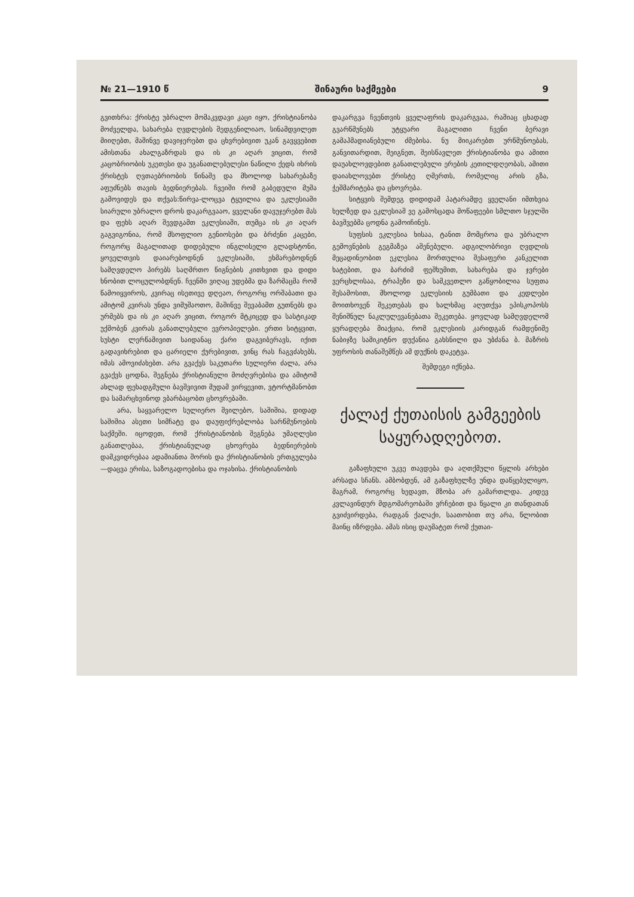№ 21—1910 წ შინაური საქმეები 9
გვითხრა: ქრისტე უბრალო მომაკვდავი კაცი იყო, ქრისტიანობა მოძველდა, სახარება ღვდლების შედგენილიაო, სინამდვილეთ მიიღებთ, მაშინვე დავიჯერებთ და ცხვრებივით უკან გავყვებით ამისთანა ახალგაზრდას და ის კი აღარ ვიცით, რომ კაცობრიობის უკეთესი და უგანათლებულესი ნაწილი ქედს იხრის ქრისტეს ღვთაებრიობის წინაშე და მხოლოდ სახარებაზე აფუძნებს თავის ბედნიერებას. ჩვეიში რომ გაბედული მუშა გამოვიდეს და თქვას:წირვა-ლოცვა ტყუილია და ეკლესიაში სიარული უბრალო დროს დაკარგვააო, ყველანი დავუჯერებთ მას და ფეხს აღარ შევდგამთ ეკლესიაში, თუმცა ის კი აღარ გაგვიგონია, რომ მსოფლიო გენიოსები და ბრძენი კაცები, როგორც მაგალითად დიდებული ინგლისელი გლადსტონი, ყოველთვის დაიარებოდნენ ეკლესიაში, ეხმარებოდნენ სამღვდელო პირებს საღმრთო წიგნების კითხვით და დიდი ხნობით ლოცულობდნენ. ჩვენში ვიღაც უდებმა და ზარმაცმა რომ წამოიყვიროს, კვირაც ისეთივე დღეაო, როგორც ორშაბათი და ამიტომ კვირას უნდა ვიმუშაოთო, მაშინვე შევაბამთ გუთნებს და ურმებს და ის კი აღარ ვიცით, როგორ მტკიცედ და სასტიკად უქმობენ კვირას განათლებული ევროპიელები. ერთი სიტყვით, სუსტი ლერწამივით საიდანაც ქარი დაგვიბერავს, იქით გადავიხრებით და ცარიელი ქურებივით, ვინც რას ჩაგვძახებს, იმას ამოვიძახებთ. არა გვაქვს საკუთარი სულიერი ძალა, არა გვაქვს ცოდნა, შეგნება ქრისტიანული მოძღვრებისა და ამიტომ ახლად ფეხადგმული ბავშვივით მუდამ ვირყევით, ვტორტმანობთ და სამარცხვინოდ ვბარბაცობთ ცხოვრებაში.
არა, საყვარელო სულიერო შვილებო, საშიშია, დიდად საშიშია ასეთი სიმჩატე და დაუფიქრებლობა სარწმუნოების საქმეში. იცოდეთ, რომ ქრისტიანობის შეგნება უმაღლესი განათლებაა, ქრისტიანულად ცხოვრება ბედნიერების დამკვიდრებაა ადამიანთა შორის და ქრისტიანობის ერთგულება—დაცვა ერისა, საზოგადოებისა და ოჯახისა. ქრისტიანობის
დაკარგვა ჩვენთვის ყველაფრის დაკარგვაა, რაშიაც ცხადად გვარწმუნებს უტყუარი მაგალითი ჩვენი ბერავი გამაჰმადიანებული ძმებისა. ნუ მიიკარებთ ურწმუნოებას, განვითარდით, შეიგნეთ, შეისწავლეთ ქრისტიანობა და ამითი დაუახლოვდებით განათლებული ერების კეთილდღეობას, ამითი დაიახლოვებთ ქრისტე ღმერთს, რომელიც არის გზა, ჭეშმარიტება და ცხოვრება.
სიტყვის შემდეგ დიდიდამ პატარამდე ყველანი იმთხვია ხელზედ და ეკლესიაშ ვე გამოსცადა მოწაფეები სმლთო სჯულში ბავშვებმა ცოდნა გამოიჩინეს.
სუფსის ეკლესია ხისაა, ტანით მომცროა და უბრალო გემოვნების გეგმაზეა აშენებული. ადგილობრივი ღვდლის მეცადინეობით ეკლესია მორთულია შესაფერი კანკელით ხატებით, და ბარძიმ ფეშხუმით, სახარება და ჯვრები ვერცხლისაა, ტრაპეზი და სამკვეთლო გაწყობილია სუფთა შესამოსით, მხოლოდ ეკლესიის გუმბათი და კედლები მოითხოვენ შეკეთებას და ხალხმაც აღუთქვა ეპისკოპოსს შენიშნულ ნაკლულევანებათა შეკეთება. ყოვლად სამღვდელომ ყურადღება მიაქცია, რომ ეკლესიის კარიდგან რამდენიმე ნაბიჯზე სამიკიტნო დუქანია გახსნილი და უბძანა ბ. მაზრის უფროსის თანაშემწეს ამ დუქნის დაკეტვა.
შემდეგი იქნება.
ქალაქ ქუთაისის გამგეების საყურადღებოთ.
გაზაფხული უკვე თავდება და აღთქმული წყლის არხები არსადა სჩანს. ამბობდენ, ამ გაზაფხულზე უნდა დაწყებულიყო, მაგრამ, როგორც ხედავთ, მზობა არ გამართლდა. კიდევ კვლავინდურ მდგომარეობაში ვრჩებით და წყალი კი თანდათან გვიძვირდება, რადგან ქალაქი, საათობით თუ არა, წლობით მაინც იზრდება. ამას ისიც დაუმატეთ რომ ქუთაი-